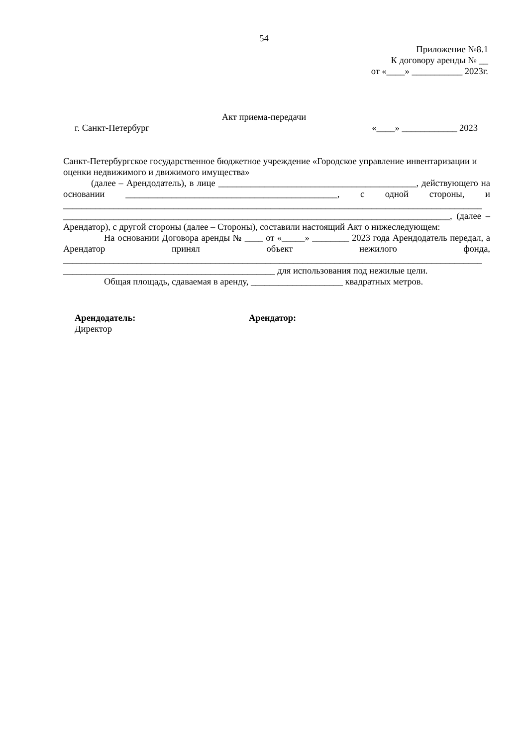54
Приложение №8.1
К договору аренды № __
от «____» ___________ 2023г.
Акт приема-передачи
г. Санкт-Петербург «____» ____________ 2023
Санкт-Петербургское государственное бюджетное учреждение «Городское управление инвентаризации и оценки недвижимого и движимого имущества»
(далее – Арендодатель), в лице ___________________________________________, действующего на основании ______________________________________________, с одной стороны, и ___________________________________________________________________________________________ ____________________________________________________________________________________, (далее – Арендатор), с другой стороны (далее – Стороны), составили настоящий Акт о нижеследующем:
На основании Договора аренды № ____ от «_____» ________ 2023 года Арендодатель передал, а Арендатор принял объект нежилого фонда, ___________________________________________________________________________________________ ______________________________________________ для использования под нежилые цели.
Общая площадь, сдаваемая в аренду, ____________________ квадратных метров.
Арендодатель:
Директор
Арендатор: